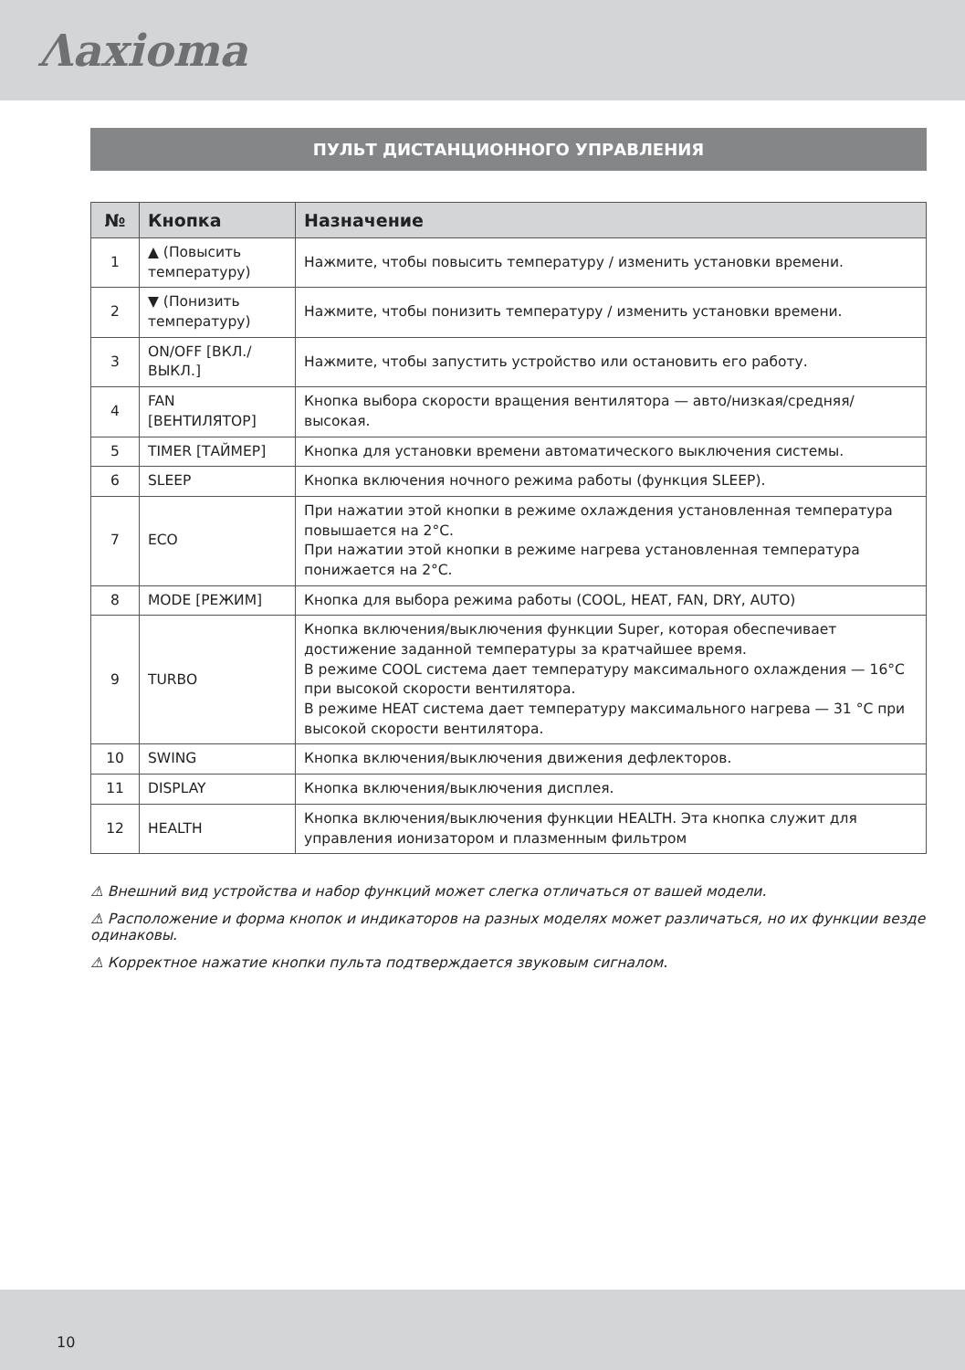Λaxioma
ПУЛЬТ ДИСТАНЦИОННОГО УПРАВЛЕНИЯ
| № | Кнопка | Назначение |
| --- | --- | --- |
| 1 | ▲ (Повысить температуру) | Нажмите, чтобы повысить температуру / изменить установки времени. |
| 2 | ▼ (Понизить температуру) | Нажмите, чтобы понизить температуру / изменить установки времени. |
| 3 | ON/OFF [ВКЛ./ ВЫКЛ.] | Нажмите, чтобы запустить устройство или остановить его работу. |
| 4 | FAN [ВЕНТИЛЯТОР] | Кнопка выбора скорости вращения вентилятора — авто/низкая/средняя/ высокая. |
| 5 | TIMER [ТАЙМЕР] | Кнопка для установки времени автоматического выключения системы. |
| 6 | SLEEP | Кнопка включения ночного режима работы (функция SLEEP). |
| 7 | ECO | При нажатии этой кнопки в режиме охлаждения установленная температура повышается на 2°C. При нажатии этой кнопки в режиме нагрева установленная температура понижается на 2°C. |
| 8 | MODE [РЕЖИМ] | Кнопка для выбора режима работы (COOL, HEAT, FAN, DRY, AUTO) |
| 9 | TURBO | Кнопка включения/выключения функции Super, которая обеспечивает достижение заданной температуры за кратчайшее время. В режиме COOL система дает температуру максимального охлаждения — 16°C при высокой скорости вентилятора. В режиме HEAT система дает температуру максимального нагрева — 31 °C при высокой скорости вентилятора. |
| 10 | SWING | Кнопка включения/выключения движения дефлекторов. |
| 11 | DISPLAY | Кнопка включения/выключения дисплея. |
| 12 | HEALTH | Кнопка включения/выключения функции HEALTH. Эта кнопка служит для управления ионизатором и плазменным фильтром |
⚠ Внешний вид устройства и набор функций может слегка отличаться от вашей модели.
⚠ Расположение и форма кнопок и индикаторов на разных моделях может различаться, но их функции везде одинаковы.
⚠ Корректное нажатие кнопки пульта подтверждается звуковым сигналом.
10